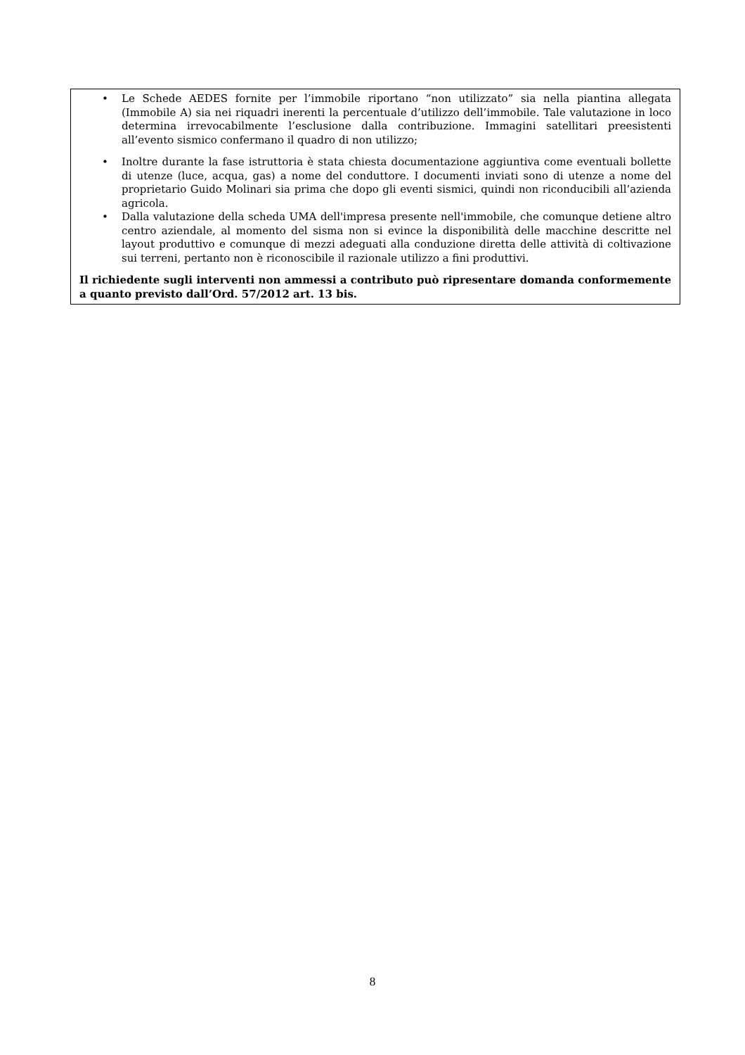• Le Schede AEDES fornite per l’immobile riportano “non utilizzato” sia nella piantina allegata (Immobile A) sia nei riquadri inerenti la percentuale d’utilizzo dell’immobile. Tale valutazione in loco determina irrevocabilmente l’esclusione dalla contribuzione. Immagini satellitari preesistenti all’evento sismico confermano il quadro di non utilizzo;
• Inoltre durante la fase istruttoria è stata chiesta documentazione aggiuntiva come eventuali bollette di utenze (luce, acqua, gas) a nome del conduttore. I documenti inviati sono di utenze a nome del proprietario Guido Molinari sia prima che dopo gli eventi sismici, quindi non riconducibili all’azienda agricola.
• Dalla valutazione della scheda UMA dell'impresa presente nell'immobile, che comunque detiene altro centro aziendale, al momento del sisma non si evince la disponibilità delle macchine descritte nel layout produttivo e comunque di mezzi adeguati alla conduzione diretta delle attività di coltivazione sui terreni, pertanto non è riconoscibile il razionale utilizzo a fini produttivi.
Il richiedente sugli interventi non ammessi a contributo può ripresentare domanda conformemente a quanto previsto dall’Ord. 57/2012 art. 13 bis.
8